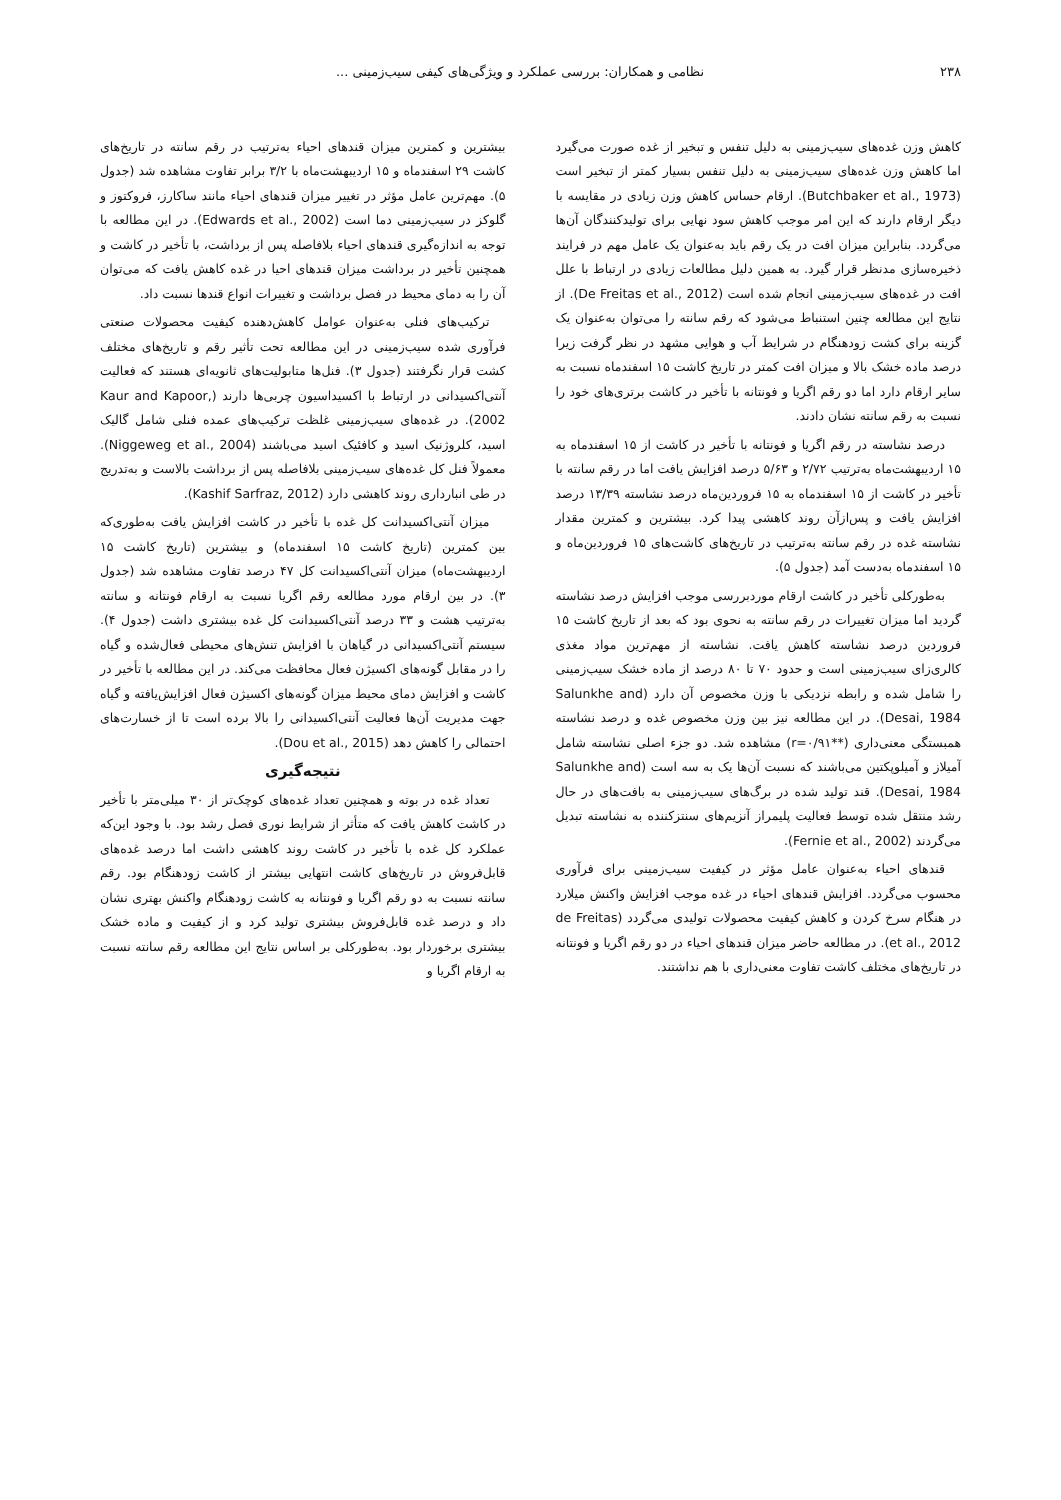۲۳۸ نظامی و همکاران: بررسی عملکرد و ویژگی‌های کیفی سیب‌زمینی ...
کاهش وزن غده‌های سیب‌زمینی به دلیل تنفس و تبخیر از غده صورت می‌گیرد اما کاهش وزن غده‌های سیب‌زمینی به دلیل تنفس بسیار کمتر از تبخیر است (Butchbaker et al., 1973). ارقام حساس کاهش وزن زیادی در مقایسه با دیگر ارقام دارند که این امر موجب کاهش سود نهایی برای تولیدکنندگان آن‌ها می‌گردد. بنابراین میزان افت در یک رقم باید به‌عنوان یک عامل مهم در فرایند ذخیره‌سازی مدنظر قرار گیرد. به همین دلیل مطالعات زیادی در ارتباط با علل افت در غده‌های سیب‌زمینی انجام شده است (De Freitas et al., 2012). از نتایج این مطالعه چنین استنباط می‌شود که رقم سانته را می‌توان به‌عنوان یک گزینه برای کشت زودهنگام در شرایط آب و هوایی مشهد در نظر گرفت زیرا درصد ماده خشک بالا و میزان افت کمتر در تاریخ کاشت ۱۵ اسفندماه نسبت به سایر ارقام دارد اما دو رقم اگریا و فونتانه با تأخیر در کاشت برتری‌های خود را نسبت به رقم سانته نشان دادند.
درصد نشاسته در رقم اگریا و فونتانه با تأخیر در کاشت از ۱۵ اسفندماه به ۱۵ اردیبهشت‌ماه به‌ترتیب ۲/۷۲ و ۵/۶۳ درصد افزایش یافت اما در رقم سانته با تأخیر در کاشت از ۱۵ اسفندماه به ۱۵ فروردین‌ماه درصد نشاسته ۱۳/۳۹ درصد افزایش یافت و پس‌ازآن روند کاهشی پیدا کرد. بیشترین و کمترین مقدار نشاسته غده در رقم سانته به‌ترتیب در تاریخ‌های کاشت‌های ۱۵ فروردین‌ماه و ۱۵ اسفندماه به‌دست آمد (جدول ۵).
به‌طورکلی تأخیر در کاشت ارقام موردبررسی موجب افزایش درصد نشاسته گردید اما میزان تغییرات در رقم سانته به نحوی بود که بعد از تاریخ کاشت ۱۵ فروردین درصد نشاسته کاهش یافت. نشاسته از مهم‌ترین مواد مغذی کالری‌زای سیب‌زمینی است و حدود ۷۰ تا ۸۰ درصد از ماده خشک سیب‌زمینی را شامل شده و رابطه نزدیکی با وزن مخصوص آن دارد (Salunkhe and Desai, 1984). در این مطالعه نیز بین وزن مخصوص غده و درصد نشاسته همبستگی معنی‌داری (**r=۰/۹۱) مشاهده شد. دو جزء اصلی نشاسته شامل آمیلاز و آمیلوپکتین می‌باشند که نسبت آن‌ها یک به سه است (Salunkhe and Desai, 1984). قند تولید شده در برگ‌های سیب‌زمینی به بافت‌های در حال رشد منتقل شده توسط فعالیت پلیمراز آنزیم‌های سنتزکننده به نشاسته تبدیل می‌گردند (Fernie et al., 2002).
قندهای احیاء به‌عنوان عامل مؤثر در کیفیت سیب‌زمینی برای فرآوری محسوب می‌گردد. افزایش قندهای احیاء در غده موجب افزایش واکنش میلارد در هنگام سرخ کردن و کاهش کیفیت محصولات تولیدی می‌گردد (de Freitas et al., 2012). در مطالعه حاضر میزان قندهای احیاء در دو رقم اگریا و فونتانه در تاریخ‌های مختلف کاشت تفاوت معنی‌داری با هم نداشتند.
بیشترین و کمترین میزان قندهای احیاء به‌ترتیب در رقم سانته در تاریخ‌های کاشت ۲۹ اسفندماه و ۱۵ اردیبهشت‌ماه با ۳/۲ برابر تفاوت مشاهده شد (جدول ۵). مهم‌ترین عامل مؤثر در تغییر میزان قندهای احیاء مانند ساکارز، فروکتوز و گلوکز در سیب‌زمینی دما است (Edwards et al., 2002). در این مطالعه با توجه به اندازه‌گیری قندهای احیاء بلافاصله پس از برداشت، با تأخیر در کاشت و همچنین تأخیر در برداشت میزان قندهای احیا در غده کاهش یافت که می‌توان آن را به دمای محیط در فصل برداشت و تغییرات انواع قندها نسبت داد.
ترکیب‌های فنلی به‌عنوان عوامل کاهش‌دهنده کیفیت محصولات صنعتی فرآوری شده سیب‌زمینی در این مطالعه تحت تأثیر رقم و تاریخ‌های مختلف کشت قرار نگرفتند (جدول ۳). فنل‌ها متابولیت‌های ثانویه‌ای هستند که فعالیت آنتی‌اکسیدانی در ارتباط با اکسیداسیون چربی‌ها دارند (Kaur and Kapoor, 2002). در غده‌های سیب‌زمینی غلظت ترکیب‌های عمده فنلی شامل گالیک اسید، کلروژنیک اسید و کافئیک اسید می‌باشند (Niggeweg et al., 2004). معمولاً فنل کل غده‌های سیب‌زمینی بلافاصله پس از برداشت بالاست و به‌تدریج در طی انبارداری روند کاهشی دارد (Kashif Sarfraz, 2012).
میزان آنتی‌اکسیدانت کل غده با تأخیر در کاشت افزایش یافت به‌طوری‌که بین کمترین (تاریخ کاشت ۱۵ اسفندماه) و بیشترین (تاریخ کاشت ۱۵ اردیبهشت‌ماه) میزان آنتی‌اکسیدانت کل ۴۷ درصد تفاوت مشاهده شد (جدول ۳). در بین ارقام مورد مطالعه رقم اگریا نسبت به ارقام فونتانه و سانته به‌ترتیب هشت و ۳۳ درصد آنتی‌اکسیدانت کل غده بیشتری داشت (جدول ۴). سیستم آنتی‌اکسیدانی در گیاهان با افزایش تنش‌های محیطی فعال‌شده و گیاه را در مقابل گونه‌های اکسیژن فعال محافظت می‌کند. در این مطالعه با تأخیر در کاشت و افزایش دمای محیط میزان گونه‌های اکسیژن فعال افزایش‌یافته و گیاه جهت مدیریت آن‌ها فعالیت آنتی‌اکسیدانی را بالا برده است تا از خسارت‌های احتمالی را کاهش دهد (Dou et al., 2015).
نتیجه‌گیری
تعداد غده در بوته و همچنین تعداد غده‌های کوچک‌تر از ۳۰ میلی‌متر با تأخیر در کاشت کاهش یافت که متأثر از شرایط نوری فصل رشد بود. با وجود این‌که عملکرد کل غده با تأخیر در کاشت روند کاهشی داشت اما درصد غده‌های قابل‌فروش در تاریخ‌های کاشت انتهایی بیشتر از کاشت زودهنگام بود. رقم سانته نسبت به دو رقم اگریا و فونتانه به کاشت زودهنگام واکنش بهتری نشان داد و درصد غده قابل‌فروش بیشتری تولید کرد و از کیفیت و ماده خشک بیشتری برخوردار بود. به‌طورکلی بر اساس نتایج این مطالعه رقم سانته نسبت به ارقام اگریا و